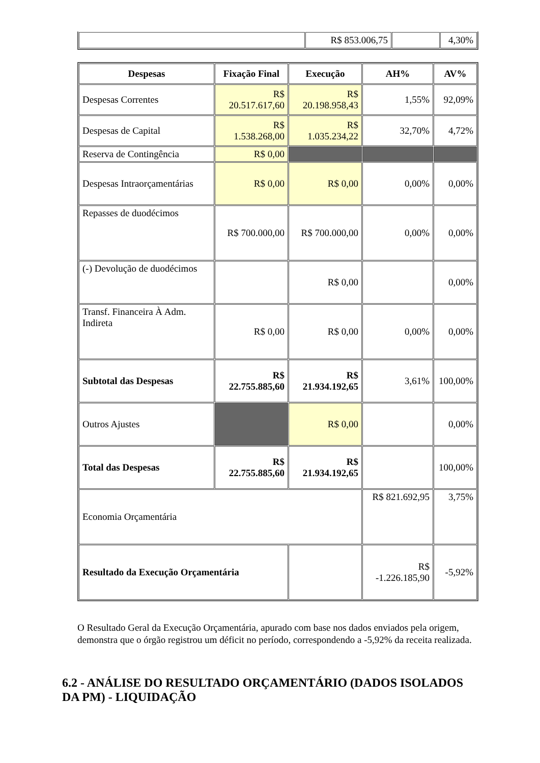| | R$ 853.006,75 | | 4,30% |
| Despesas | Fixação Final | Execução | AH% | AV% |
| --- | --- | --- | --- | --- |
| Despesas Correntes | R$ 20.517.617,60 | R$ 20.198.958,43 | 1,55% | 92,09% |
| Despesas de Capital | R$ 1.538.268,00 | R$ 1.035.234,22 | 32,70% | 4,72% |
| Reserva de Contingência | R$ 0,00 | | | |
| Despesas Intraorçamentárias | R$ 0,00 | R$ 0,00 | 0,00% | 0,00% |
| Repasses de duodécimos | R$ 700.000,00 | R$ 700.000,00 | 0,00% | 0,00% |
| (-) Devolução de duodécimos | | R$ 0,00 | | 0,00% |
| Transf. Financeira À Adm. Indireta | R$ 0,00 | R$ 0,00 | 0,00% | 0,00% |
| Subtotal das Despesas | R$ 22.755.885,60 | R$ 21.934.192,65 | 3,61% | 100,00% |
| Outros Ajustes | | R$ 0,00 | | 0,00% |
| Total das Despesas | R$ 22.755.885,60 | R$ 21.934.192,65 | | 100,00% |
| Economia Orçamentária | | | R$ 821.692,95 | 3,75% |
| Resultado da Execução Orçamentária | | | R$ -1.226.185,90 | -5,92% |
O Resultado Geral da Execução Orçamentária, apurado com base nos dados enviados pela origem, demonstra que o órgão registrou um déficit no período, correspondendo a -5,92% da receita realizada.
6.2 - ANÁLISE DO RESULTADO ORÇAMENTÁRIO (DADOS ISOLADOS DA PM) - LIQUIDAÇÃO